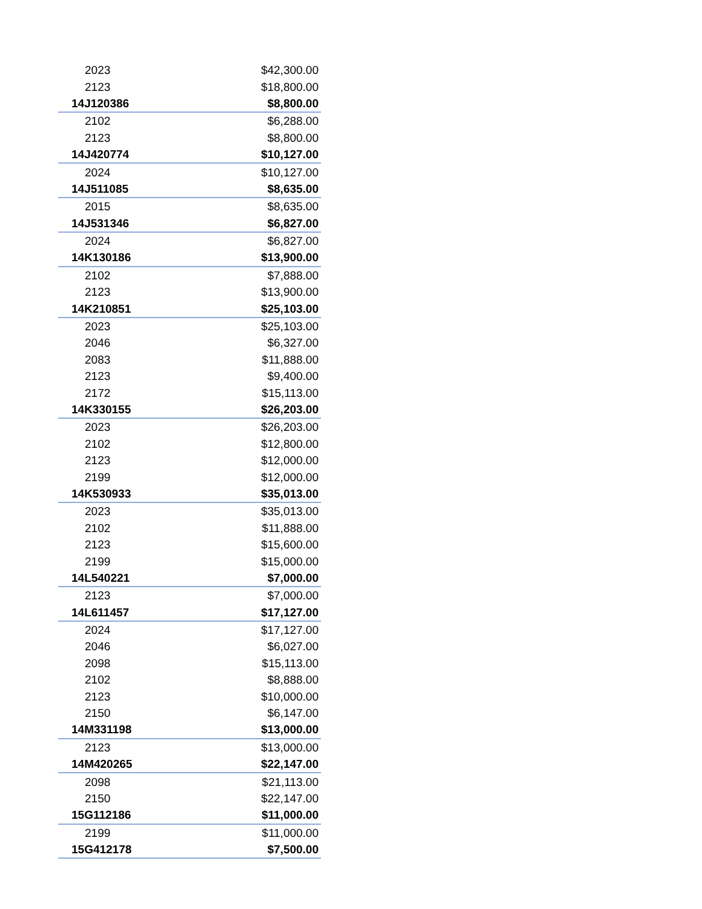| 2023 | $42,300.00 |
| 2123 | $18,800.00 |
| 14J120386 | $8,800.00 |
| 2102 | $6,288.00 |
| 2123 | $8,800.00 |
| 14J420774 | $10,127.00 |
| 2024 | $10,127.00 |
| 14J511085 | $8,635.00 |
| 2015 | $8,635.00 |
| 14J531346 | $6,827.00 |
| 2024 | $6,827.00 |
| 14K130186 | $13,900.00 |
| 2102 | $7,888.00 |
| 2123 | $13,900.00 |
| 14K210851 | $25,103.00 |
| 2023 | $25,103.00 |
| 2046 | $6,327.00 |
| 2083 | $11,888.00 |
| 2123 | $9,400.00 |
| 2172 | $15,113.00 |
| 14K330155 | $26,203.00 |
| 2023 | $26,203.00 |
| 2102 | $12,800.00 |
| 2123 | $12,000.00 |
| 2199 | $12,000.00 |
| 14K530933 | $35,013.00 |
| 2023 | $35,013.00 |
| 2102 | $11,888.00 |
| 2123 | $15,600.00 |
| 2199 | $15,000.00 |
| 14L540221 | $7,000.00 |
| 2123 | $7,000.00 |
| 14L611457 | $17,127.00 |
| 2024 | $17,127.00 |
| 2046 | $6,027.00 |
| 2098 | $15,113.00 |
| 2102 | $8,888.00 |
| 2123 | $10,000.00 |
| 2150 | $6,147.00 |
| 14M331198 | $13,000.00 |
| 2123 | $13,000.00 |
| 14M420265 | $22,147.00 |
| 2098 | $21,113.00 |
| 2150 | $22,147.00 |
| 15G112186 | $11,000.00 |
| 2199 | $11,000.00 |
| 15G412178 | $7,500.00 |